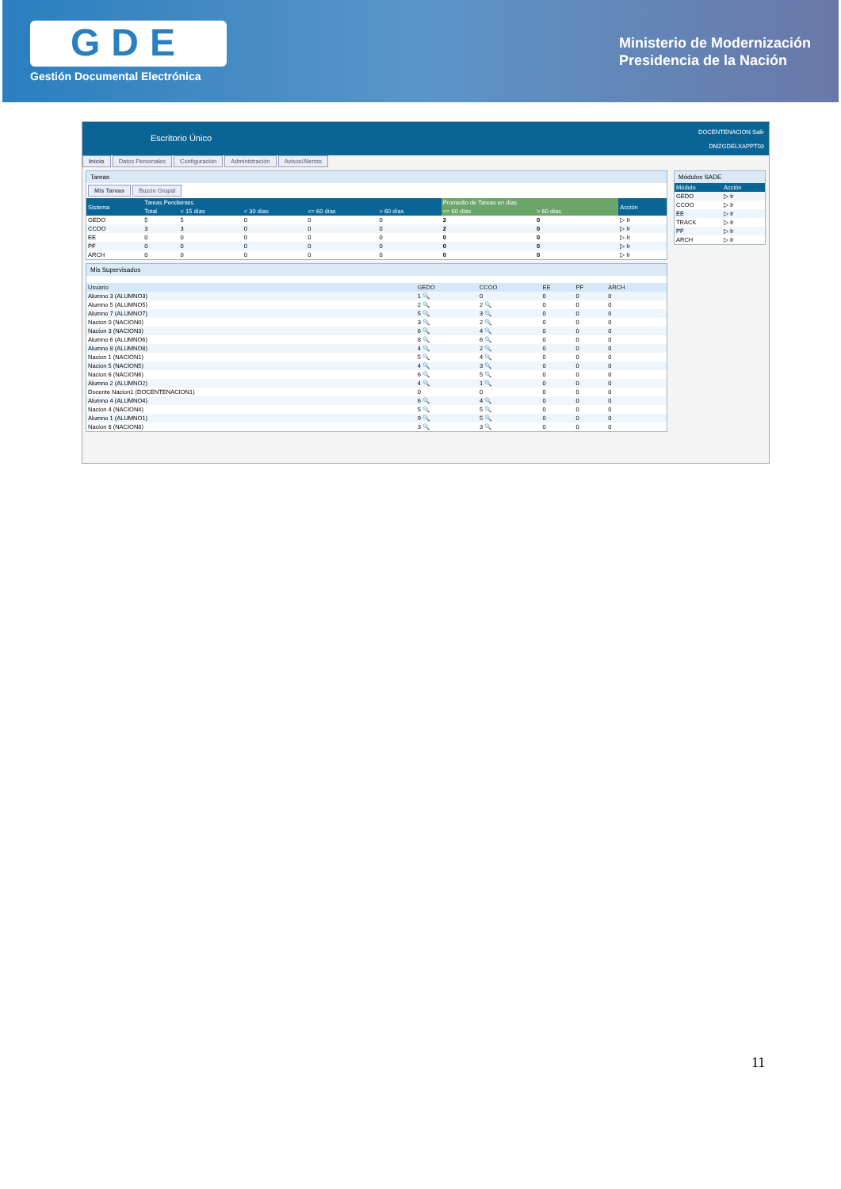GDE
Gestión Documental Electrónica
Ministerio de Modernización
Presidencia de la Nación
Escritorio Único
DOCENTENACION Salir
DMZGDELXAPPT03
Inicio Datos Personales Configuración Administración Avisos/Alertas
Tareas
Mis Tareas Buzón Grupal
| Sistema | Tareas Pendientes | | | | | Promedio de Tareas en días | | Acción |
| --- | --- | --- | --- | --- | --- | --- | --- | --- |
| | Total | < 15 días | < 30 días | <= 60 días | > 60 días | <= 60 días | > 60 días | |
| GEDO | 5 | 5 | 0 | 0 | 0 | 2 | 0 | ▷ Ir |
| CCOO | 3 | 3 | 0 | 0 | 0 | 2 | 0 | ▷ Ir |
| EE | 0 | 0 | 0 | 0 | 0 | 0 | 0 | ▷ Ir |
| PF | 0 | 0 | 0 | 0 | 0 | 0 | 0 | ▷ Ir |
| ARCH | 0 | 0 | 0 | 0 | 0 | 0 | 0 | ▷ Ir |
Mis Supervisados
| Usuario | GEDO | CCOO | EE | PF | ARCH |
| --- | --- | --- | --- | --- | --- |
| Alumno 3 (ALUMNO3) | 1 🔍 | 0 | 0 | 0 | 0 |
| Alumno 5 (ALUMNO5) | 2 🔍 | 2 🔍 | 0 | 0 | 0 |
| Alumno 7 (ALUMNO7) | 5 🔍 | 3 🔍 | 0 | 0 | 0 |
| Nacion 0 (NACION0) | 3 🔍 | 2 🔍 | 0 | 0 | 0 |
| Nacion 3 (NACION3) | 6 🔍 | 4 🔍 | 0 | 0 | 0 |
| Alumno 6 (ALUMNO6) | 8 🔍 | 6 🔍 | 0 | 0 | 0 |
| Alumno 8 (ALUMNO8) | 4 🔍 | 2 🔍 | 0 | 0 | 0 |
| Nacion 1 (NACION1) | 5 🔍 | 4 🔍 | 0 | 0 | 0 |
| Nacion 5 (NACION5) | 4 🔍 | 3 🔍 | 0 | 0 | 0 |
| Nacion 6 (NACION6) | 6 🔍 | 5 🔍 | 0 | 0 | 0 |
| Alumno 2 (ALUMNO2) | 4 🔍 | 1 🔍 | 0 | 0 | 0 |
| Docente Nacion1 (DOCENTENACION1) | 0 | 0 | 0 | 0 | 0 |
| Alumno 4 (ALUMNO4) | 6 🔍 | 4 🔍 | 0 | 0 | 0 |
| Nacion 4 (NACION4) | 5 🔍 | 5 🔍 | 0 | 0 | 0 |
| Alumno 1 (ALUMNO1) | 9 🔍 | 5 🔍 | 0 | 0 | 0 |
| Nacion 8 (NACION8) | 3 🔍 | 3 🔍 | 0 | 0 | 0 |
Módulos SADE
| Módulo | Acción |
| --- | --- |
| GEDO | ▷ Ir |
| CCOO | ▷ Ir |
| EE | ▷ Ir |
| TRACK | ▷ Ir |
| PF | ▷ Ir |
| ARCH | ▷ Ir |
11